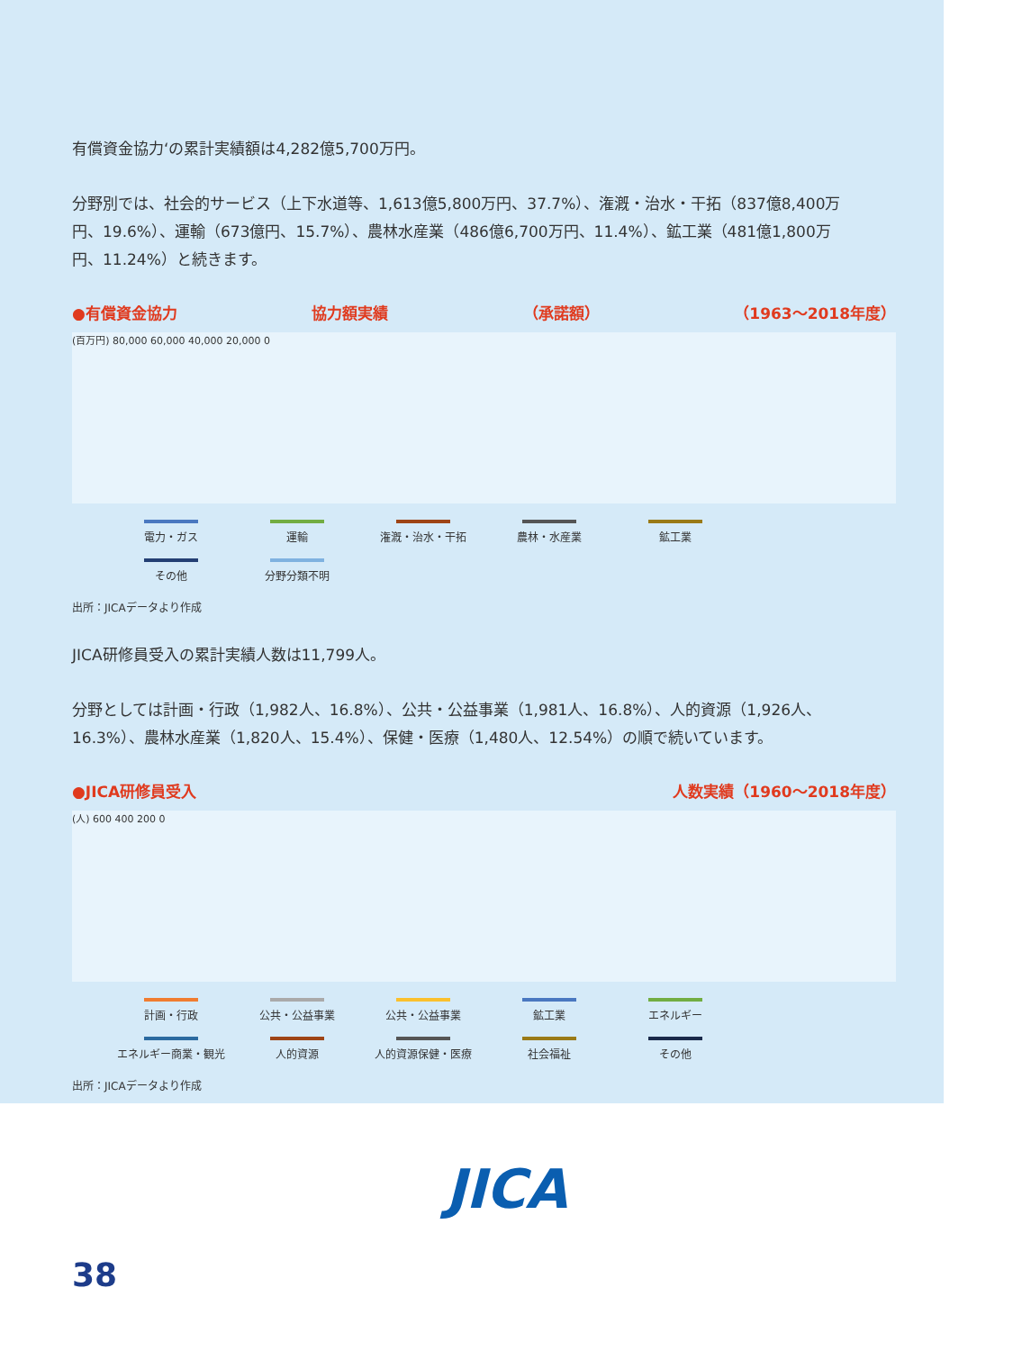有償資金協力‘の累計実績額は4,282億5,700万円。
分野別では、社会的サービス（上下水道等、1,613億5,800万円、37.7%）、潅漑・治水・干拓（837億8,400万円、19.6%）、運輸（673億円、15.7%）、農林水産業（486億6,700万円、11.4%）、鉱工業（481億1,800万円、11.24%）と続きます。
●有償資金協力 協力額実績 （承諾額） （1963〜2018年度）
(百万円) 80,000 60,000 40,000 20,000 0
電力・ガス
運輸
潅漑・治水・干拓
農林・水産業
鉱工業
その他
分野分類不明
出所：JICAデータより作成
JICA研修員受入の累計実績人数は11,799人。
分野としては計画・行政（1,982人、16.8%）、公共・公益事業（1,981人、16.8%）、人的資源（1,926人、16.3%）、農林水産業（1,820人、15.4%）、保健・医療（1,480人、12.54%）の順で続いています。
●JICA研修員受入 人数実績（1960〜2018年度）
(人) 600 400 200 0
計画・行政
公共・公益事業
公共・公益事業
鉱工業
エネルギー
エネルギー商業・観光
人的資源
人的資源保健・医療
社会福祉
その他
出所：JICAデータより作成
JICA
38